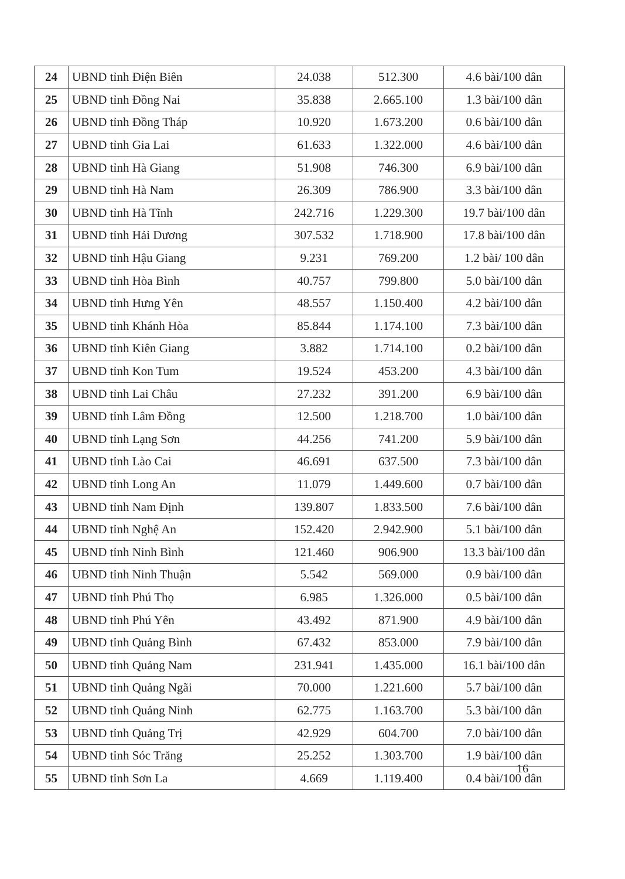| 24 | UBND tỉnh Điện Biên | 24.038 | 512.300 | 4.6 bài/100 dân |
| 25 | UBND tỉnh Đồng Nai | 35.838 | 2.665.100 | 1.3 bài/100 dân |
| 26 | UBND tỉnh Đồng Tháp | 10.920 | 1.673.200 | 0.6 bài/100 dân |
| 27 | UBND tỉnh Gia Lai | 61.633 | 1.322.000 | 4.6 bài/100 dân |
| 28 | UBND tỉnh Hà Giang | 51.908 | 746.300 | 6.9 bài/100 dân |
| 29 | UBND tỉnh Hà Nam | 26.309 | 786.900 | 3.3 bài/100 dân |
| 30 | UBND tỉnh Hà Tĩnh | 242.716 | 1.229.300 | 19.7 bài/100 dân |
| 31 | UBND tỉnh Hải Dương | 307.532 | 1.718.900 | 17.8 bài/100 dân |
| 32 | UBND tỉnh Hậu Giang | 9.231 | 769.200 | 1.2 bài/ 100 dân |
| 33 | UBND tỉnh Hòa Bình | 40.757 | 799.800 | 5.0 bài/100 dân |
| 34 | UBND tỉnh Hưng Yên | 48.557 | 1.150.400 | 4.2 bài/100 dân |
| 35 | UBND tỉnh Khánh Hòa | 85.844 | 1.174.100 | 7.3 bài/100 dân |
| 36 | UBND tỉnh Kiên Giang | 3.882 | 1.714.100 | 0.2 bài/100 dân |
| 37 | UBND tỉnh Kon Tum | 19.524 | 453.200 | 4.3 bài/100 dân |
| 38 | UBND tỉnh Lai Châu | 27.232 | 391.200 | 6.9 bài/100 dân |
| 39 | UBND tỉnh Lâm Đồng | 12.500 | 1.218.700 | 1.0 bài/100 dân |
| 40 | UBND tỉnh Lạng Sơn | 44.256 | 741.200 | 5.9 bài/100 dân |
| 41 | UBND tỉnh Lào Cai | 46.691 | 637.500 | 7.3 bài/100 dân |
| 42 | UBND tỉnh Long An | 11.079 | 1.449.600 | 0.7 bài/100 dân |
| 43 | UBND tỉnh Nam Định | 139.807 | 1.833.500 | 7.6 bài/100 dân |
| 44 | UBND tỉnh Nghệ An | 152.420 | 2.942.900 | 5.1 bài/100 dân |
| 45 | UBND tỉnh Ninh Bình | 121.460 | 906.900 | 13.3 bài/100 dân |
| 46 | UBND tỉnh Ninh Thuận | 5.542 | 569.000 | 0.9 bài/100 dân |
| 47 | UBND tỉnh Phú Thọ | 6.985 | 1.326.000 | 0.5 bài/100 dân |
| 48 | UBND tỉnh Phú Yên | 43.492 | 871.900 | 4.9 bài/100 dân |
| 49 | UBND tỉnh Quảng Bình | 67.432 | 853.000 | 7.9 bài/100 dân |
| 50 | UBND tỉnh Quảng Nam | 231.941 | 1.435.000 | 16.1 bài/100 dân |
| 51 | UBND tỉnh Quảng Ngãi | 70.000 | 1.221.600 | 5.7 bài/100 dân |
| 52 | UBND tỉnh Quảng Ninh | 62.775 | 1.163.700 | 5.3 bài/100 dân |
| 53 | UBND tỉnh Quảng Trị | 42.929 | 604.700 | 7.0 bài/100 dân |
| 54 | UBND tỉnh Sóc Trăng | 25.252 | 1.303.700 | 1.9 bài/100 dân |
| 55 | UBND tỉnh Sơn La | 4.669 | 1.119.400 | 0.4 bài/100 dân |
16